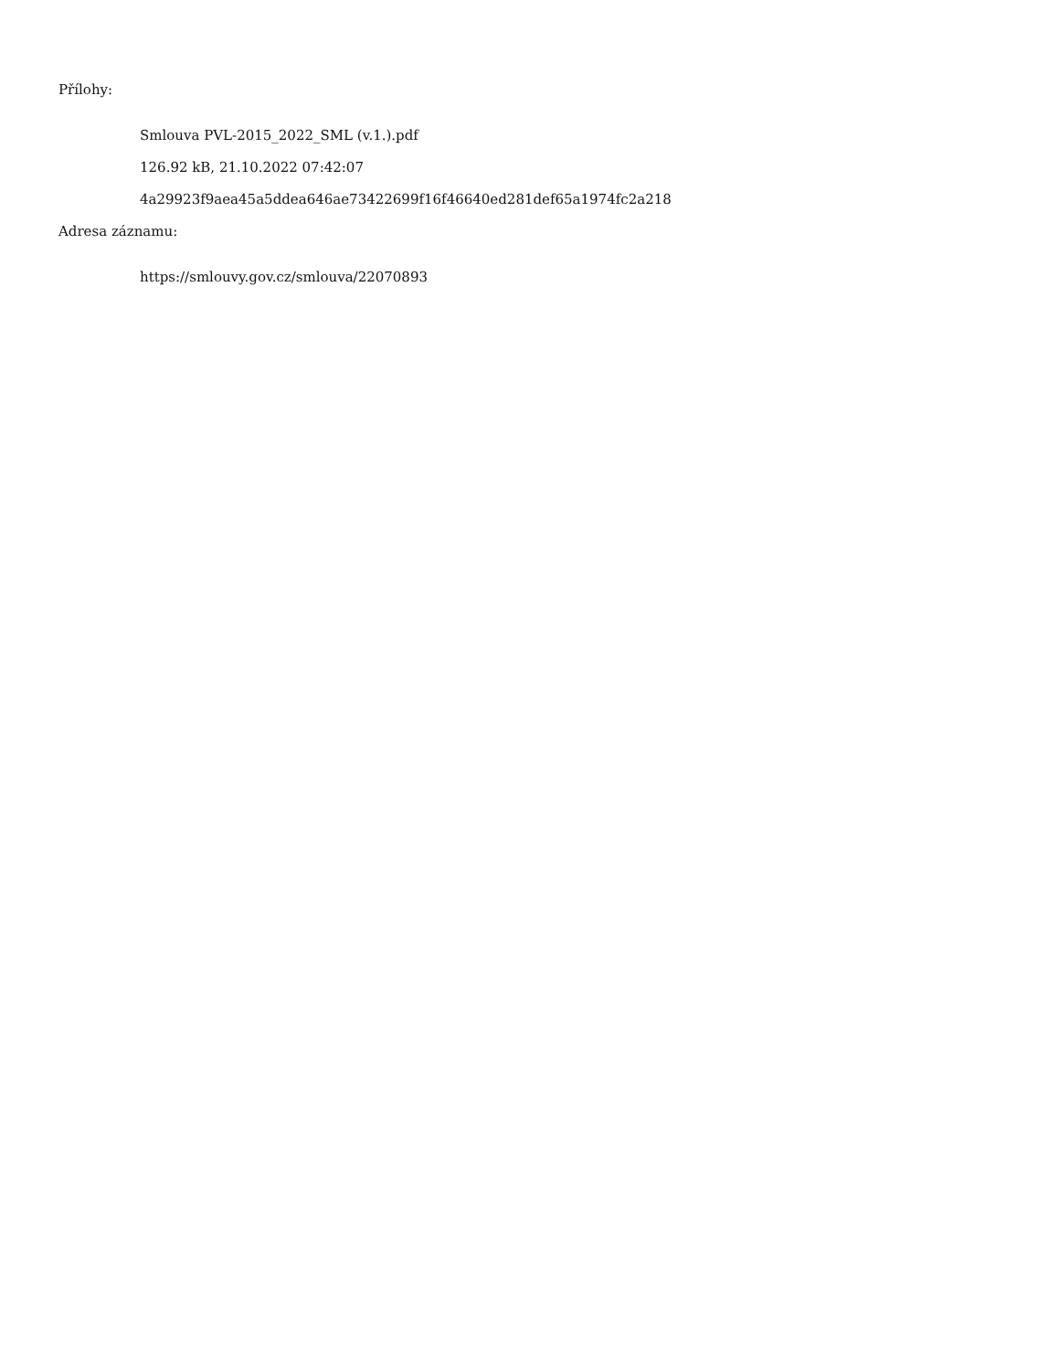Přílohy:
Smlouva PVL-2015_2022_SML (v.1.).pdf
126.92 kB, 21.10.2022 07:42:07
4a29923f9aea45a5ddea646ae73422699f16f46640ed281def65a1974fc2a218
Adresa záznamu:
https://smlouvy.gov.cz/smlouva/22070893